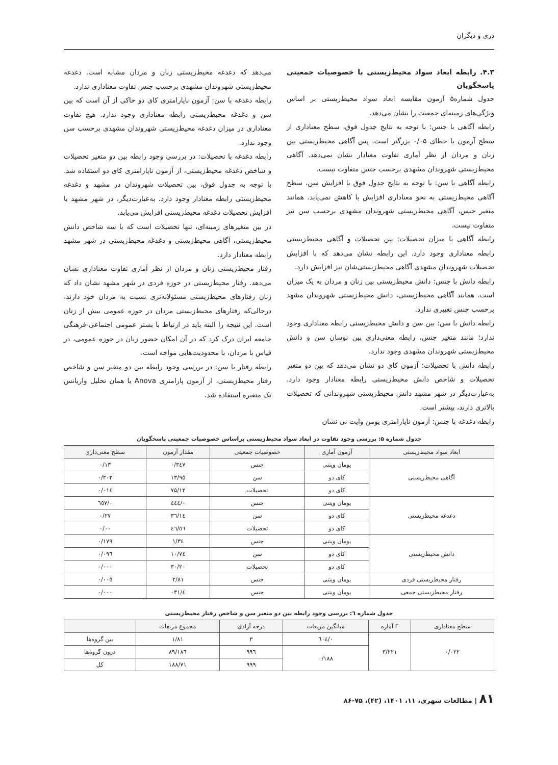دری و دیگران
۴.۳. رابطه ابعاد سواد محیط‌زیستی با خصوصیات جمعیتی پاسخگویان
جدول شماره۵ آزمون مقایسه ابعاد سواد محیط‌زیستی بر اساس ویژگی‌های زمینه‌ای جمعیت را نشان می‌دهد.
رابطه آگاهی با جنس: با توجه به نتایج جدول فوق، سطح معناداری از سطح آزمون با خطای ۰/۰۵ بزرگتر است. پس آگاهی محیط‌زیستی بین زنان و مردان از نظر آماری تفاوت معنادار نشان نمی‌دهد. آگاهی محیط‌زیستی شهروندان مشهدی برحسب جنس متفاوت نیست.
رابطه آگاهی با سن: با توجه به نتایج جدول فوق با افزایش سن، سطح آگاهی محیط‌زیستی به نحو معناداری افزایش یا کاهش نمی‌یابد. همانند متغیر جنس، آگاهی محیط‌زیستی شهروندان مشهدی برحسب سن نیز متفاوت نیست.
رابطه آگاهی با میزان تحصیلات: بین تحصیلات و آگاهی محیط‌زیستی رابطه معناداری وجود دارد. این رابطه نشان می‌دهد که با افزایش تحصیلات شهروندان مشهدی آگاهی محیط‌زیستی‌شان نیز افزایش دارد.
رابطه دانش با جنس: دانش محیط‌زیستی بین زنان و مردان به یک میزان است. همانند آگاهی محیط‌زیستی، دانش محیط‌زیستی شهروندان مشهد برحسب جنس تغییری ندارد.
رابطه دانش با سن: بین سن و دانش محیط‌زیستی رابطه معناداری وجود ندارد؛ مانند متغیر جنس، رابطه معنی‌داری بین نوسان سن و دانش محیط‌زیستی شهروندان مشهدی وجود ندارد.
رابطه دانش با تحصیلات: آزمون کای دو نشان می‌دهد که بین دو متغیر تحصیلات و شاخص دانش محیط‌زیستی رابطه معنادار وجود دارد. به‌عبارت‌دیگر در شهر مشهد دانش محیط‌زیستی شهروندانی که تحصیلات بالاتری دارند، بیشتر است.
رابطه دغدغه با جنس: آزمون ناپارامتری یومن وایت نی نشان
می‌دهد که دغدغه محیط‌زیستی زنان و مردان مشابه است. دغدغه محیط‌زیستی شهروندان مشهدی برحسب جنس تفاوت معناداری ندارد.
رابطه دغدغه با سن: آزمون ناپارامتری کای دو حاکی از آن است که بین سن و دغدغه محیط‌زیستی رابطه معناداری وجود ندارد. هیچ تفاوت معناداری در میزان دغدغه محیط‌زیستی شهروندان مشهدی برحسب سن وجود ندارد.
رابطه دغدغه با تحصیلات: در بررسی وجود رابطه بین دو متغیر تحصیلات و شاخص دغدغه محیط‌زیستی، از آزمون ناپارامتری کای دو استفاده شد. با توجه به جدول فوق، بین تحصیلات شهروندان در مشهد و دغدغه محیط‌زیستی رابطه معنادار وجود دارد. به‌عبارت‌دیگر، در شهر مشهد با افزایش تحصیلات دغدغه محیط‌زیستی افزایش می‌یابد.
در بین متغیرهای زمینه‌ای، تنها تحصیلات است که با سه شاخص دانش محیط‌زیستی، آگاهی محیط‌زیستی و دغدغه محیط‌زیستی در شهر مشهد رابطه معنادار دارد.
رفتار محیط‌زیستی زنان و مردان از نظر آماری تفاوت معناداری نشان می‌دهد. رفتار محیط‌زیستی در حوزه فردی در شهر مشهد نشان داد که زنان رفتارهای محیط‌زیستی مسئولانه‌تری نسبت به مردان خود دارند، درحالی‌که رفتارهای محیط‌زیستی مردان در حوزه عمومی بیش از زنان است. این نتیجه را البته باید در ارتباط با بستر عمومی اجتماعی-فرهنگی جامعه ایران درک کرد که در آن امکان حضور زنان در حوزه عمومی، در قیاس با مردان، با محدودیت‌هایی مواجه است.
رابطه رفتار با سن: در بررسی وجود رابطه بین دو متغیر سن و شاخص رفتار محیط‌زیستی، از آزمون پارامتری Anova یا همان تحلیل واریانس تک متغیره استفاده شد.
جدول شماره ۵: بررسی وجود تفاوت در ابعاد سواد محیط‌زیستی براساس خصوصیات جمعیتی پاسخگویان
| ابعاد سواد محیط‌زیستی | آزمون آماری | خصوصیات جمعیتی | مقدار آزمون | سطح معنی‌داری |
| --- | --- | --- | --- | --- |
| آگاهی محیط‌زیستی | یومان ویتنی | جنس | ۰/۳٤۷ | ۰/۱۳ |
| | کای دو | سن | ۱۳/۹۵ | ۰/۳۰۳ |
| | کای دو | تحصیلات | ۷۵/۱۳ | ۰/۰۱٤ |
| دغدغه محیط‌زیستی | یومان ویتنی | جنس | ۰/٤٤٤ | ۰/٦٥۷ |
| | کای دو | سن | ۱٤/۳٦ | ۰/۲۷ |
| | کای دو | تحصیلات | ٤٦/٥٦ | ۰/۰۰ |
| دانش محیط‌زیستی | یومان ویتنی | جنس | ۱/۳٤ | ۰/۱۷۹ |
| | کای دو | سن | ۱۰/۷٤ | ۰/۰۹٦ |
| | کای دو | تحصیلات | ۳۰/۲۰ | ۰/۰۰۰ |
| رفتار محیط‌زیستی فردی | یومان ویتنی | جنس | ۲/۸۱ | ۰/۰۰٥ |
| رفتار محیط‌زیستی جمعی | یومان ویتنی | جنس | ٤/۰۳۱ | ۰/۰۰۰ |
جدول شماره ٦: بررسی وجود رابطه بین دو متغیر سن و شاخص رفتار محیط‌زیستی
| سطح معناداری | F آماره | میانگین مربعات | درجه آزادی | مجموع مربعات | |
| --- | --- | --- | --- | --- | --- |
| ۰/۰۲۲ | ۳/۲۲۱ | ۰/٦۰٤ | ۳ | ۱/۸۱ | بین گروه‌ها |
| | | ۰/۱۸۸ | ۹۹٦ | ۱۸٦/۸۹ | درون گروه‌ها |
| | | | ۹۹۹ | ۱۸۸/۷۱ | کل |
۸۱ | مطالعات شهری، ۱۱، ۱۴۰۱، (۴۲)، ۷۵-۸۶